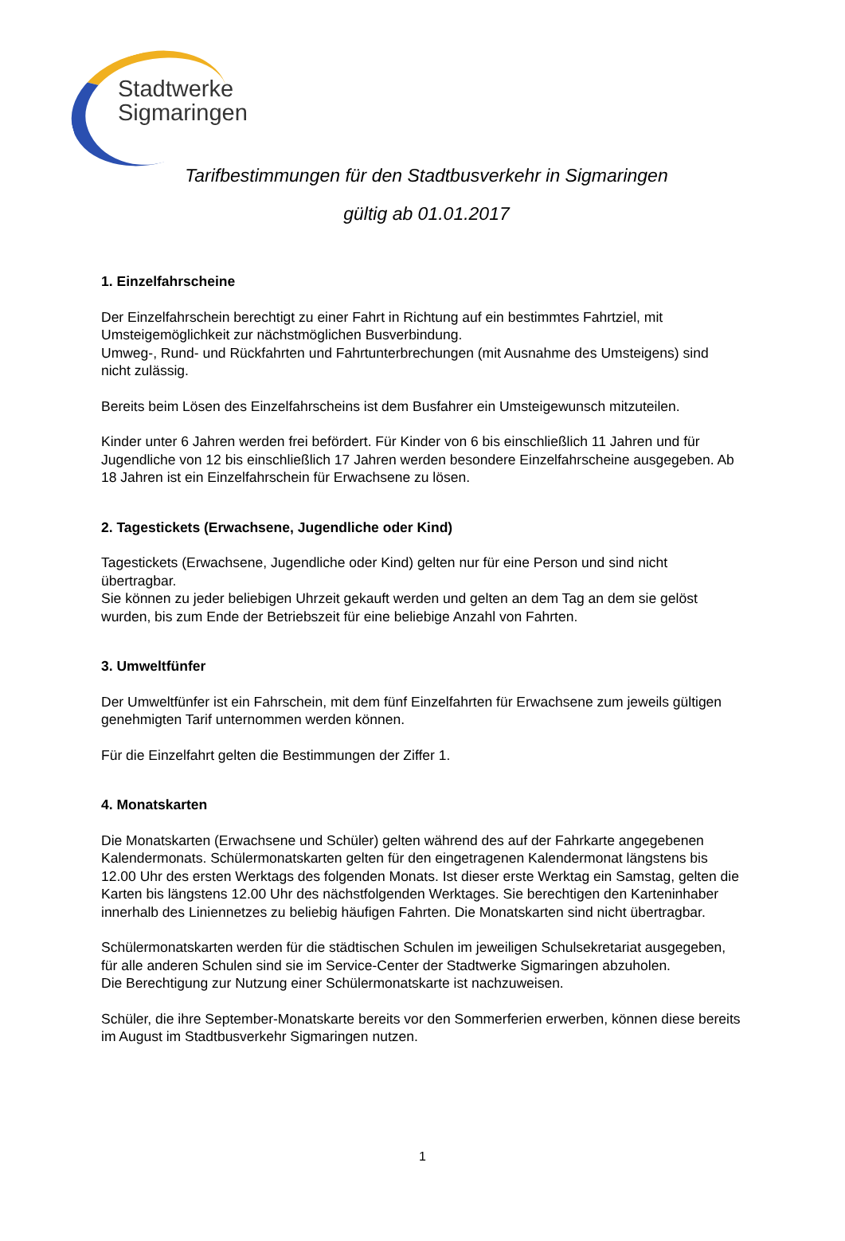Stadtwerke
Sigmaringen
Tarifbestimmungen für den Stadtbusverkehr in Sigmaringen
gültig ab 01.01.2017
1. Einzelfahrscheine
Der Einzelfahrschein berechtigt zu einer Fahrt in Richtung auf ein bestimmtes Fahrtziel, mit Umsteigemöglichkeit zur nächstmöglichen Busverbindung.
Umweg-, Rund- und Rückfahrten und Fahrtunterbrechungen (mit Ausnahme des Umsteigens) sind nicht zulässig.
Bereits beim Lösen des Einzelfahrscheins ist dem Busfahrer ein Umsteigewunsch mitzuteilen.
Kinder unter 6 Jahren werden frei befördert. Für Kinder von 6 bis einschließlich 11 Jahren und für Jugendliche von 12 bis einschließlich 17 Jahren werden besondere Einzelfahrscheine ausgegeben. Ab 18 Jahren ist ein Einzelfahrschein für Erwachsene zu lösen.
2. Tagestickets (Erwachsene, Jugendliche oder Kind)
Tagestickets (Erwachsene, Jugendliche oder Kind) gelten nur für eine Person und sind nicht übertragbar.
Sie können zu jeder beliebigen Uhrzeit gekauft werden und gelten an dem Tag an dem sie gelöst wurden, bis zum Ende der Betriebszeit für eine beliebige Anzahl von Fahrten.
3. Umweltfünfer
Der Umweltfünfer ist ein Fahrschein, mit dem fünf Einzelfahrten für Erwachsene zum jeweils gültigen genehmigten Tarif unternommen werden können.
Für die Einzelfahrt gelten die Bestimmungen der Ziffer 1.
4. Monatskarten
Die Monatskarten (Erwachsene und Schüler) gelten während des auf der Fahrkarte angegebenen Kalendermonats. Schülermonatskarten gelten für den eingetragenen Kalendermonat längstens bis 12.00 Uhr des ersten Werktags des folgenden Monats. Ist dieser erste Werktag ein Samstag, gelten die Karten bis längstens 12.00 Uhr des nächstfolgenden Werktages. Sie berechtigen den Karteninhaber innerhalb des Liniennetzes zu beliebig häufigen Fahrten. Die Monatskarten sind nicht übertragbar.
Schülermonatskarten werden für die städtischen Schulen im jeweiligen Schulsekretariat ausgegeben, für alle anderen Schulen sind sie im Service-Center der Stadtwerke Sigmaringen abzuholen.
Die Berechtigung zur Nutzung einer Schülermonatskarte ist nachzuweisen.
Schüler, die ihre September-Monatskarte bereits vor den Sommerferien erwerben, können diese bereits im August im Stadtbusverkehr Sigmaringen nutzen.
1